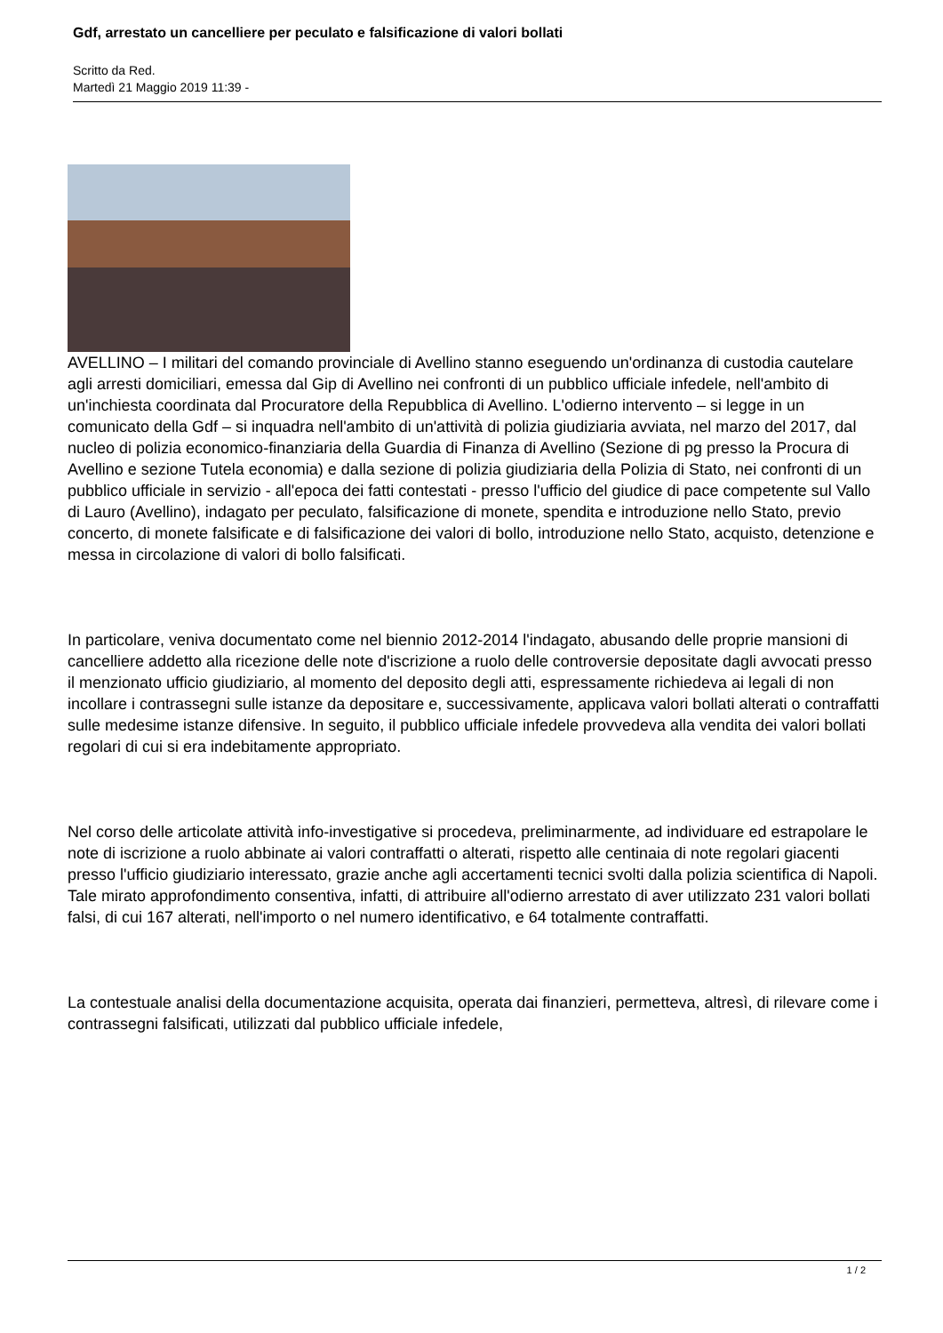Gdf, arrestato un cancelliere per peculato e falsificazione di valori bollati
Scritto da Red.
Martedì 21 Maggio 2019 11:39 -
AVELLINO – I militari del comando provinciale di Avellino stanno eseguendo un'ordinanza di custodia cautelare agli arresti domiciliari, emessa dal Gip di Avellino nei confronti di un pubblico ufficiale infedele, nell'ambito di un'inchiesta coordinata dal Procuratore della Repubblica di Avellino. L'odierno intervento – si legge in un comunicato della Gdf – si inquadra nell'ambito di un'attività di polizia giudiziaria avviata, nel marzo del 2017, dal nucleo di polizia economico-finanziaria della Guardia di Finanza di Avellino (Sezione di pg presso la Procura di Avellino e sezione Tutela economia) e dalla sezione di polizia giudiziaria della Polizia di Stato, nei confronti di un pubblico ufficiale in servizio - all'epoca dei fatti contestati - presso l'ufficio del giudice di pace competente sul Vallo di Lauro (Avellino), indagato per peculato, falsificazione di monete, spendita e introduzione nello Stato, previo concerto, di monete falsificate e di falsificazione dei valori di bollo, introduzione nello Stato, acquisto, detenzione e messa in circolazione di valori di bollo falsificati.
In particolare, veniva documentato come nel biennio 2012-2014 l'indagato, abusando delle proprie mansioni di cancelliere addetto alla ricezione delle note d'iscrizione a ruolo delle controversie depositate dagli avvocati presso il menzionato ufficio giudiziario, al momento del deposito degli atti, espressamente richiedeva ai legali di non incollare i contrassegni sulle istanze da depositare e, successivamente, applicava valori bollati alterati o contraffatti sulle medesime istanze difensive. In seguito, il pubblico ufficiale infedele provvedeva alla vendita dei valori bollati regolari di cui si era indebitamente appropriato.
Nel corso delle articolate attività info-investigative si procedeva, preliminarmente, ad individuare ed estrapolare le note di iscrizione a ruolo abbinate ai valori contraffatti o alterati, rispetto alle centinaia di note regolari giacenti presso l'ufficio giudiziario interessato, grazie anche agli accertamenti tecnici svolti dalla polizia scientifica di Napoli. Tale mirato approfondimento consentiva, infatti, di attribuire all'odierno arrestato di aver utilizzato 231 valori bollati falsi, di cui 167 alterati, nell'importo o nel numero identificativo, e 64 totalmente contraffatti.
La contestuale analisi della documentazione acquisita, operata dai finanzieri, permetteva, altresì, di rilevare come i contrassegni falsificati, utilizzati dal pubblico ufficiale infedele,
1 / 2